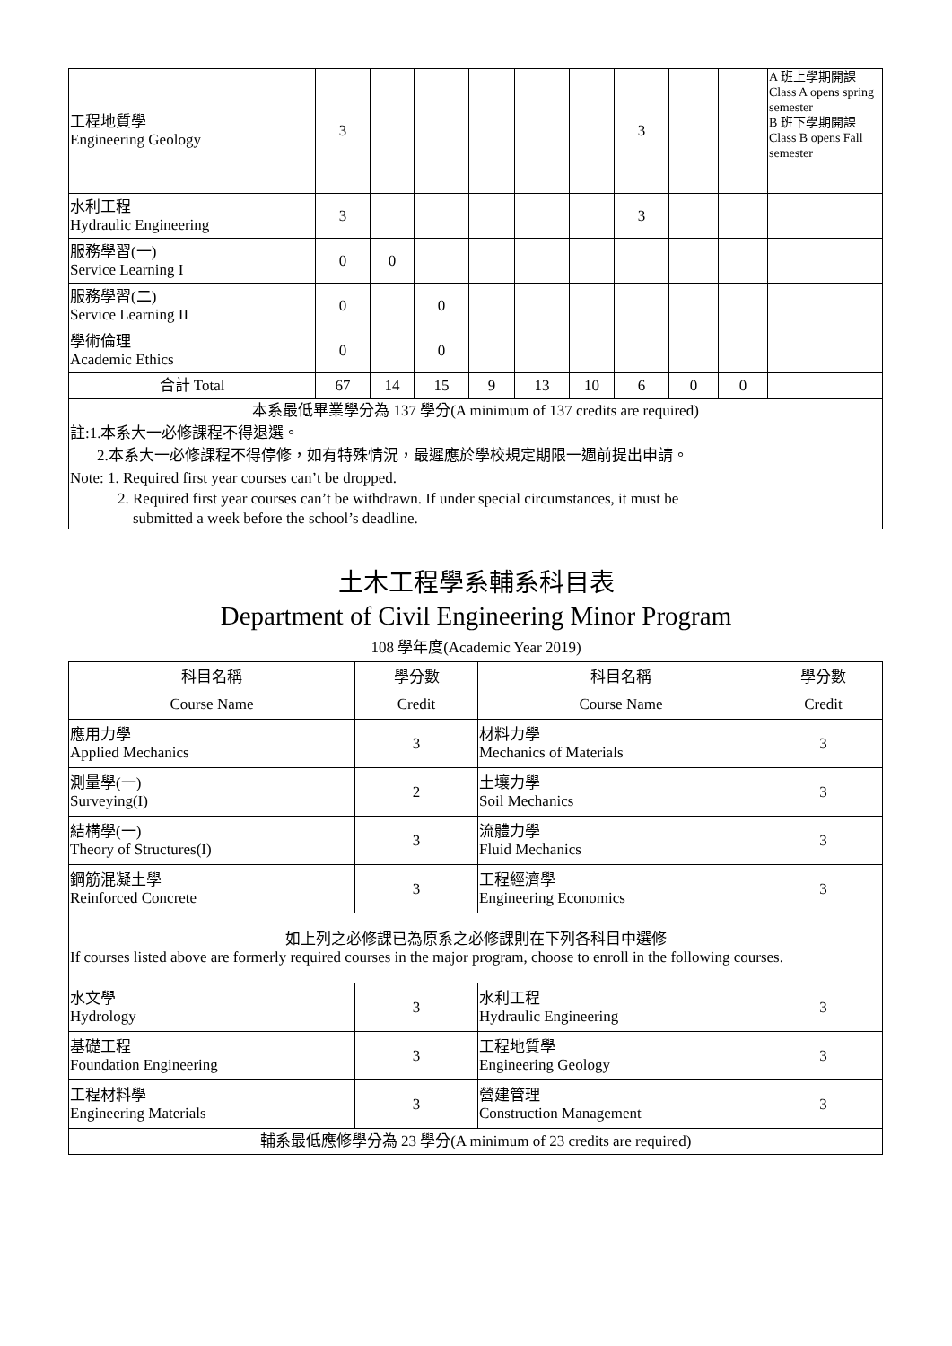| 工程地質學 Engineering Geology | 3 | | | | | | 3 | | | A 班上學期開課 Class A opens spring semester B 班下學期開課 Class B opens Fall semester |
| 水利工程 Hydraulic Engineering | 3 | | | | | | 3 | | | |
| 服務學習(一) Service Learning I | 0 | 0 | | | | | | | | |
| 服務學習(二) Service Learning II | 0 | | 0 | | | | | | | |
| 學術倫理 Academic Ethics | 0 | | 0 | | | | | | | |
| 合計 Total | 67 | 14 | 15 | 9 | 13 | 10 | 6 | 0 | 0 | |
| 本系最低畢業學分為 137 學分(A minimum of 137 credits are required) 註:1.本系大一必修課程不得退選。 2.本系大一必修課程不得停修，如有特殊情況，最遲應於學校規定期限一週前提出申請。 Note: 1. Required first year courses can’t be dropped. 2. Required first year courses can’t be withdrawn. If under special circumstances, it must be submitted a week before the school’s deadline. | | | | | | | | | | |
土木工程學系輔系科目表
Department of Civil Engineering Minor Program
108 學年度(Academic Year 2019)
| 科目名稱 Course Name | 學分數 Credit | 科目名稱 Course Name | 學分數 Credit |
| 應用力學 Applied Mechanics | 3 | 材料力學 Mechanics of Materials | 3 |
| 測量學(一) Surveying(I) | 2 | 土壤力學 Soil Mechanics | 3 |
| 結構學(一) Theory of Structures(I) | 3 | 流體力學 Fluid Mechanics | 3 |
| 鋼筋混凝土學 Reinforced Concrete | 3 | 工程經濟學 Engineering Economics | 3 |
| 如上列之必修課已為原系之必修課則在下列各科目中選修 If courses listed above are formerly required courses in the major program, choose to enroll in the following courses. | | | |
| 水文學 Hydrology | 3 | 水利工程 Hydraulic Engineering | 3 |
| 基礎工程 Foundation Engineering | 3 | 工程地質學 Engineering Geology | 3 |
| 工程材料學 Engineering Materials | 3 | 營建管理 Construction Management | 3 |
| 輔系最低應修學分為 23 學分(A minimum of 23 credits are required) | | | |